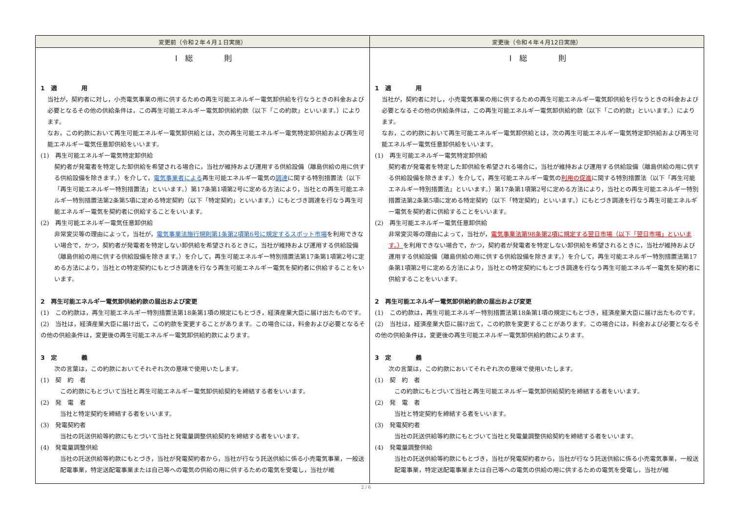| 変更前（令和２年４月１日実施） | 変更後（令和４年４月12日実施） |
| --- | --- |
| Ⅰ 総 則 1 適 用 当社が，契約者に対し，小売電気事業の用に供するための再生可能エネルギー電気卸供給を行なうときの料金および必要となるその他の供給条件は，この再生可能エネルギー電気卸供給約款（以下「この約款」といいます。）によります。 なお，この約款において再生可能エネルギー電気卸供給とは，次の再生可能エネルギー電気特定卸供給および再生可能エネルギー電気任意卸供給をいいます。 (1) 再生可能エネルギー電気特定卸供給 契約者が発電者を特定した卸供給を希望される場合に，当社が維持および運用する供給設備（離島供給の用に供する供給設備を除きます。）を介して， 電気事業者による 再生可能エネルギー電気の 調達 に関する特別措置法（以下「再生可能エネルギー特別措置法」といいます。）第17条第1項第2号に定める方法により，当社との再生可能エネルギー特別措置法第2条第5項に定める特定契約（以下「特定契約」といいます。）にもとづき調達を行なう再生可能エネルギー電気を契約者に供給することをいいます。 (2) 再生可能エネルギー電気任意卸供給 非常変災等の理由によって，当社が， 電気事業法施行規則第1条第2項第6号に規定するスポット市場 を利用できない場合で，かつ，契約者が発電者を特定しない卸供給を希望されるときに，当社が維持および運用する供給設備（離島供給の用に供する供給設備を除きます。）を介して，再生可能エネルギー特別措置法第17条第1項第2号に定める方法により，当社との特定契約にもとづき調達を行なう再生可能エネルギー電気を契約者に供給することをいいます。 2 再生可能エネルギー電気卸供給約款の届出および変更 (1) この約款は，再生可能エネルギー特別措置法第18条第1項の規定にもとづき，経済産業大臣に届け出たものです。 (2) 当社は，経済産業大臣に届け出て，この約款を変更することがあります。この場合には，料金および必要となるその他の供給条件は，変更後の再生可能エネルギー電気卸供給約款によります。 3 定 義 次の言葉は，この約款においてそれぞれ次の意味で使用いたします。 (1) 契 約 者 この約款にもとづいて当社と再生可能エネルギー電気卸供給契約を締結する者をいいます。 (2) 発 電 者 当社と特定契約を締結する者をいいます。 (3) 発電契約者 当社の託送供給等約款にもとづいて当社と発電量調整供給契約を締結する者をいいます。 (4) 発電量調整供給 当社の託送供給等約款にもとづき，当社が発電契約者から，当社が行なう託送供給に係る小売電気事業，一般送配電事業，特定送配電事業または自己等への電気の供給の用に供するための電気を受電し，当社が維 | Ⅰ 総 則 1 適 用 当社が，契約者に対し，小売電気事業の用に供するための再生可能エネルギー電気卸供給を行なうときの料金および必要となるその他の供給条件は，この再生可能エネルギー電気卸供給約款（以下「この約款」といいます。）によります。 なお，この約款において再生可能エネルギー電気卸供給とは，次の再生可能エネルギー電気特定卸供給および再生可能エネルギー電気任意卸供給をいいます。 (1) 再生可能エネルギー電気特定卸供給 契約者が発電者を特定した卸供給を希望される場合に，当社が維持および運用する供給設備（離島供給の用に供する供給設備を除きます。）を介して，再生可能エネルギー電気の 利用の促進 に関する特別措置法（以下「再生可能エネルギー特別措置法」といいます。）第17条第1項第2号に定める方法により，当社との再生可能エネルギー特別措置法第2条第5項に定める特定契約（以下「特定契約」といいます。）にもとづき調達を行なう再生可能エネルギー電気を契約者に供給することをいいます。 (2) 再生可能エネルギー電気任意卸供給 非常変災等の理由によって，当社が， 電気事業法第98条第2項に規定する翌日市場（以下「翌日市場」といいます。） を利用できない場合で，かつ，契約者が発電者を特定しない卸供給を希望されるときに，当社が維持および運用する供給設備（離島供給の用に供する供給設備を除きます。）を介して，再生可能エネルギー特別措置法第17条第1項第2号に定める方法により，当社との特定契約にもとづき調達を行なう再生可能エネルギー電気を契約者に供給することをいいます。 2 再生可能エネルギー電気卸供給約款の届出および変更 (1) この約款は，再生可能エネルギー特別措置法第18条第1項の規定にもとづき，経済産業大臣に届け出たものです。 (2) 当社は，経済産業大臣に届け出て，この約款を変更することがあります。この場合には，料金および必要となるその他の供給条件は，変更後の再生可能エネルギー電気卸供給約款によります。 3 定 義 次の言葉は，この約款においてそれぞれ次の意味で使用いたします。 (1) 契 約 者 この約款にもとづいて当社と再生可能エネルギー電気卸供給契約を締結する者をいいます。 (2) 発 電 者 当社と特定契約を締結する者をいいます。 (3) 発電契約者 当社の託送供給等約款にもとづいて当社と発電量調整供給契約を締結する者をいいます。 (4) 発電量調整供給 当社の託送供給等約款にもとづき，当社が発電契約者から，当社が行なう託送供給に係る小売電気事業，一般送配電事業，特定送配電事業または自己等への電気の供給の用に供するための電気を受電し，当社が維 |
2 / 6